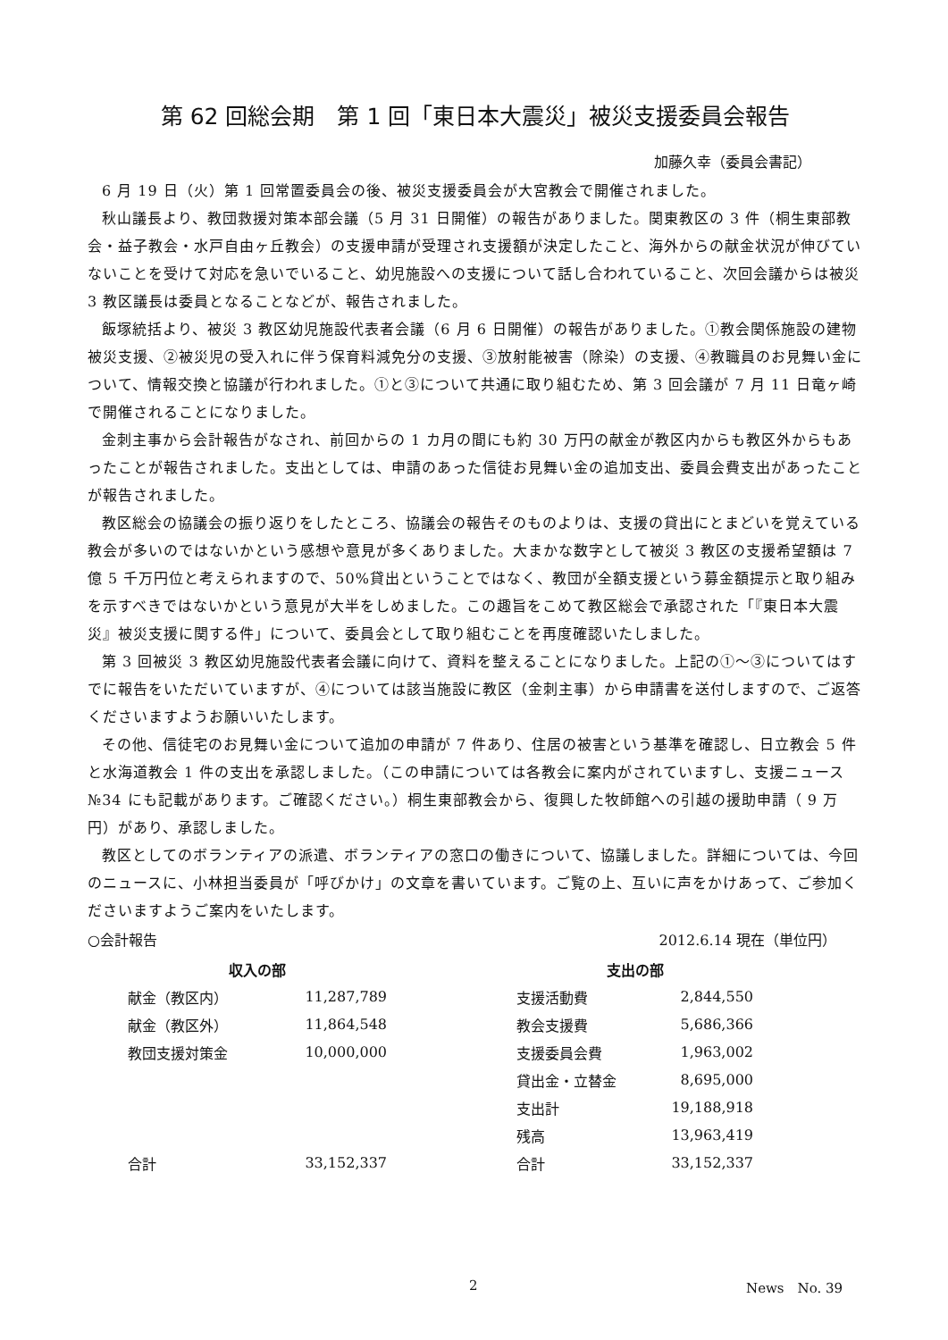第 62 回総会期　第 1 回「東日本大震災」被災支援委員会報告
加藤久幸（委員会書記）
6 月 19 日（火）第 1 回常置委員会の後、被災支援委員会が大宮教会で開催されました。
秋山議長より、教団救援対策本部会議（5 月 31 日開催）の報告がありました。関東教区の 3 件（桐生東部教会・益子教会・水戸自由ヶ丘教会）の支援申請が受理され支援額が決定したこと、海外からの献金状況が伸びていないことを受けて対応を急いでいること、幼児施設への支援について話し合われていること、次回会議からは被災 3 教区議長は委員となることなどが、報告されました。
飯塚統括より、被災 3 教区幼児施設代表者会議（6 月 6 日開催）の報告がありました。①教会関係施設の建物被災支援、②被災児の受入れに伴う保育料減免分の支援、③放射能被害（除染）の支援、④教職員のお見舞い金について、情報交換と協議が行われました。①と③について共通に取り組むため、第 3 回会議が 7 月 11 日竜ヶ崎で開催されることになりました。
金刺主事から会計報告がなされ、前回からの 1 カ月の間にも約 30 万円の献金が教区内からも教区外からもあったことが報告されました。支出としては、申請のあった信徒お見舞い金の追加支出、委員会費支出があったことが報告されました。
教区総会の協議会の振り返りをしたところ、協議会の報告そのものよりは、支援の貸出にとまどいを覚えている教会が多いのではないかという感想や意見が多くありました。大まかな数字として被災 3 教区の支援希望額は 7 億 5 千万円位と考えられますので、50%貸出ということではなく、教団が全額支援という募金額提示と取り組みを示すべきではないかという意見が大半をしめました。この趣旨をこめて教区総会で承認された「『東日本大震災』被災支援に関する件」について、委員会として取り組むことを再度確認いたしました。
第 3 回被災 3 教区幼児施設代表者会議に向けて、資料を整えることになりました。上記の①～③についてはすでに報告をいただいていますが、④については該当施設に教区（金刺主事）から申請書を送付しますので、ご返答くださいますようお願いいたします。
その他、信徒宅のお見舞い金について追加の申請が 7 件あり、住居の被害という基準を確認し、日立教会 5 件と水海道教会 1 件の支出を承認しました。（この申請については各教会に案内がされていますし、支援ニュース№34 にも記載があります。ご確認ください。）桐生東部教会から、復興した牧師館への引越の援助申請（ 9 万円）があり、承認しました。
教区としてのボランティアの派遣、ボランティアの窓口の働きについて、協議しました。詳細については、今回のニュースに、小林担当委員が「呼びかけ」の文章を書いています。ご覧の上、互いに声をかけあって、ご参加くださいますようご案内をいたします。
○会計報告 2012.6.14 現在（単位円）
| 収入の部 | |
| --- | --- |
| 献金（教区内） | 11,287,789 |
| 献金（教区外） | 11,864,548 |
| 教団支援対策金 | 10,000,000 |
| 合計 | 33,152,337 |
| 支出の部 | |
| --- | --- |
| 支援活動費 | 2,844,550 |
| 教会支援費 | 5,686,366 |
| 支援委員会費 | 1,963,002 |
| 貸出金・立替金 | 8,695,000 |
| 支出計 | 19,188,918 |
| 残高 | 13,963,419 |
| 合計 | 33,152,337 |
2 News　No. 39